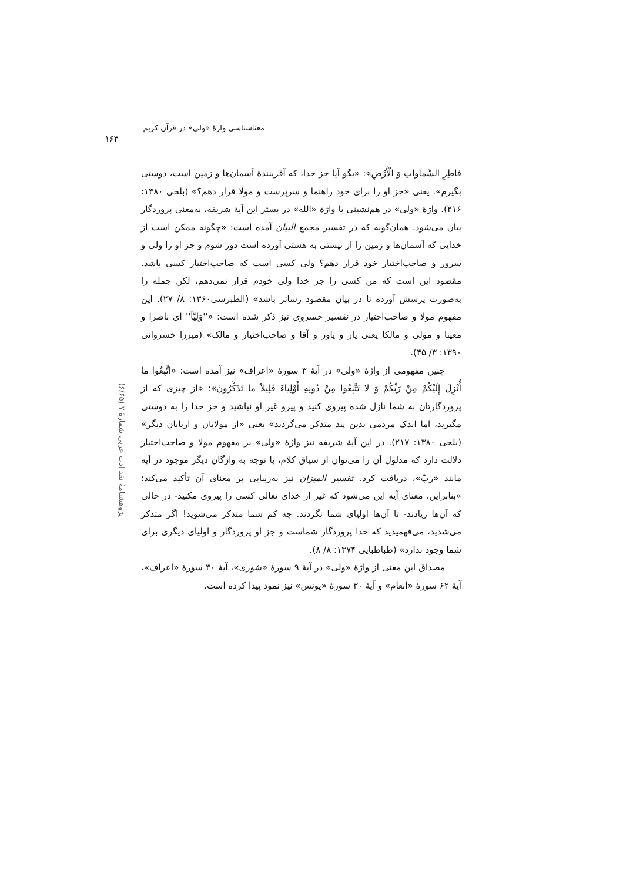معناشناسی واژهٔ «ولی» در قرآن کریم
۱۶۳
پژوهشنامهٔ نقد ادب عربی شمارهٔ ۷ (۶/۶۵)
فاطِرِ السَّماواتِ وَ الْأَرْضِ»: «بگو آیا جز خدا، که آفرینندهٔ آسمان‌ها و زمین است، دوستی بگیرم». یعنی «جز او را برای خود راهنما و سرپرست و مولا قرار دهم؟» (بلخی ۱۳۸۰: ۲۱۶). واژهٔ «ولی» در هم‌نشینی با واژهٔ «الله» در بستر این آیهٔ شریفه، به‌معنی پروردگار بیان می‌شود. همان‌گونه که در تفسیر مجمع البیان آمده است: «چگونه ممکن است از خدایی که آسمان‌ها و زمین را از نیستی به هستی آورده است دور شوم و جز او را ولی و سرور و صاحب‌اختیار خود قرار دهم؟ ولی کسی است که صاحب‌اختیار کسی باشد. مقصود این است که من کسی را جز خدا ولی خودم قرار نمی‌دهم، لکن جمله را به‌صورت پرسش آورده تا در بیان مقصود رساتر باشد» (الطبرسی۱۳۶۰: ۸/ ۲۷). این مفهوم مولا و صاحب‌اختیار در تفسیر خسروی نیز ذکر شده است: «''وَلِیّاً'' ای ناصرا و معینا و مولی و مالکا یعنی یار و یاور و آقا و صاحب‌اختیار و مالک» (میرزا خسروانی ۱۳۹۰: ۳/ ۴۵).
چنین مفهومی از واژهٔ «ولی» در آیهٔ ۳ سورهٔ «اعراف» نیز آمده است: «اتَّبِعُوا ما أُنْزِلَ إِلَیْکُمْ مِنْ رَبِّکُمْ وَ لا تَتَّبِعُوا مِنْ دُونِهِ أَوْلِیاءَ قَلِیلاً ما تَذَکَّرُونَ»: «از چیزی که از پروردگارتان به شما نازل شده پیروی کنید و پیرو غیر او نباشید و جز خدا را به دوستی مگیرید، اما اندک مردمی بدین پند متذکر می‌گردند» یعنی «از مولایان و اربابان دیگر» (بلخی ۱۳۸۰: ۲۱۷). در این آیهٔ شریفه نیز واژهٔ «ولی» بر مفهوم مولا و صاحب‌اختیار دلالت دارد که مدلول آن را می‌توان از سیاق کلام، با توجه به واژگان دیگر موجود در آیه مانند «ربّ»، دریافت کرد. تفسیر المیزان نیز به‌زیبایی بر معنای آن تأکید می‌کند: «بنابراین، معنای آیه این می‌شود که غیر از خدای تعالی کسی را پیروی مکنید- در حالی که آن‌ها زیادند- تا آن‌ها اولیای شما نگردند. چه کم شما متذکر می‌شوید! اگر متذکر می‌شدید، می‌فهمیدید که خدا پروردگار شماست و جز او پروردگار و اولیای دیگری برای شما وجود ندارد» (طباطبایی ۱۳۷۴: ۸/ ۸).
مصداق این معنی از واژهٔ «ولی» در آیهٔ ۹ سورهٔ «شوری»، آیهٔ ۳۰ سورهٔ «اعراف»، آیهٔ ۶۲ سورهٔ «انعام» و آیهٔ ۳۰ سورهٔ «یونس» نیز نمود پیدا کرده است.